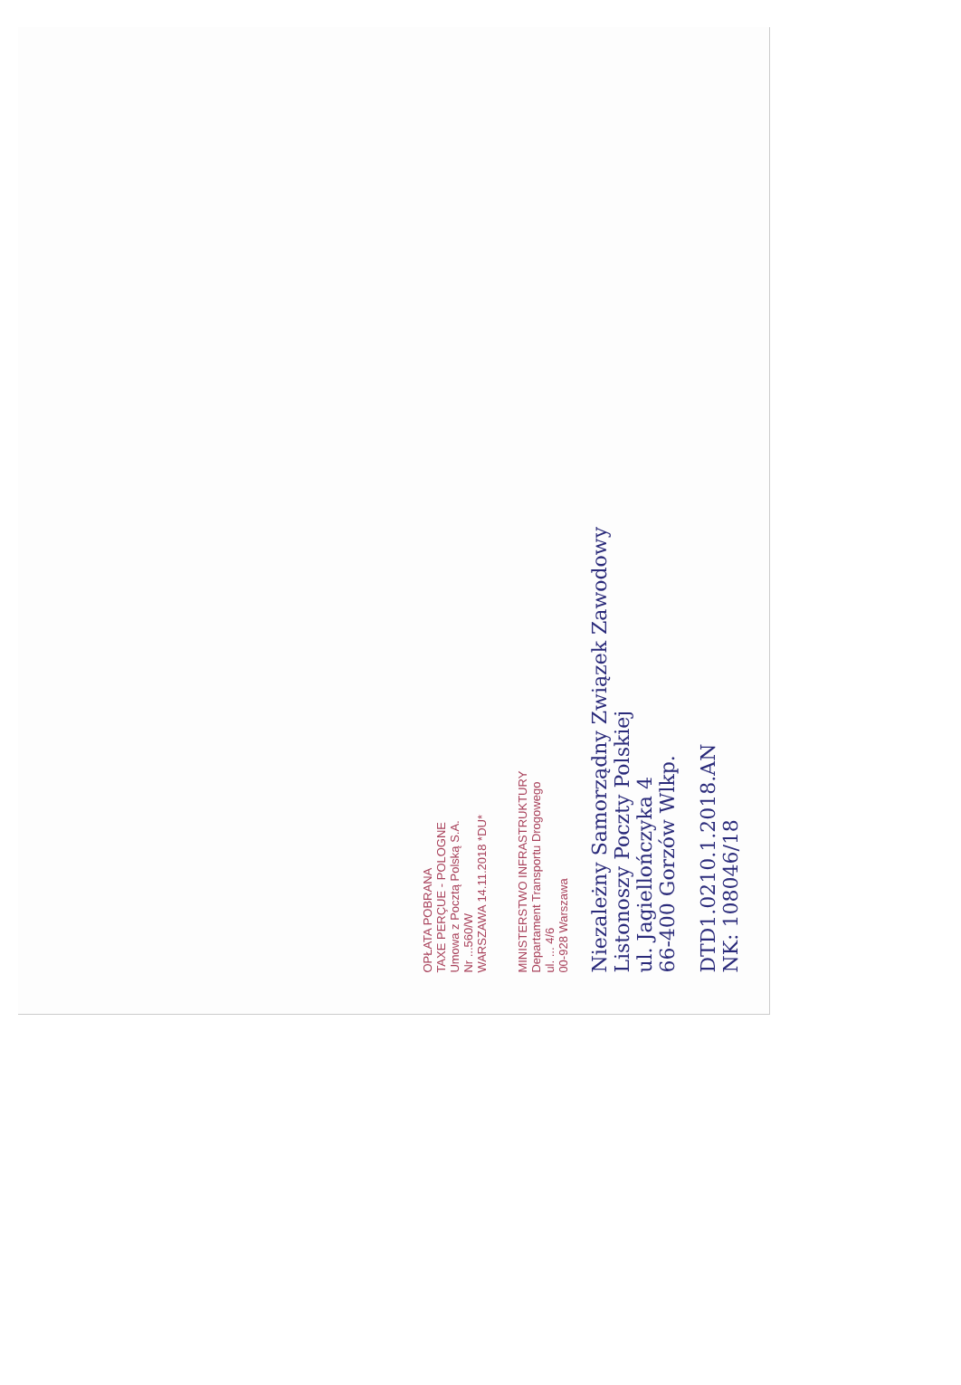OPŁATA POBRANA
TAXE PERÇUE - POLOGNE
Umowa z Pocztą Polską S.A.
Nr ...560/W
WARSZAWA 14.11.2018 *DU*
MINISTERSTWO INFRASTRUKTURY
Departament Transportu Drogowego
ul. ... 4/6
00-928 Warszawa
Niezależny Samorządny Związek Zawodowy
Listonoszy Poczty Polskiej
ul. Jagiellończyka 4
66-400 Gorzów Wlkp.
DTD1.0210.1.2018.AN
NK: 108046/18